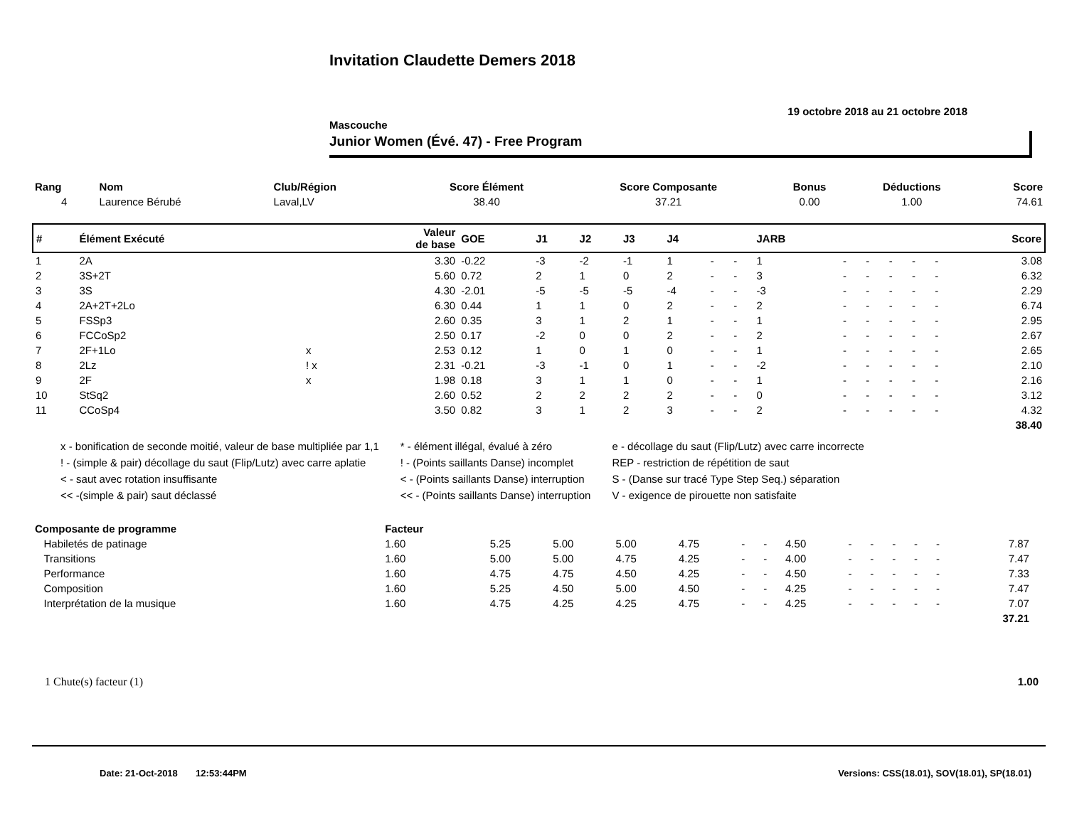Invitation Claudette Demers 2018
19 octobre 2018 au 21 octobre 2018
Mascouche
Junior Women (Évé. 47) - Free Program
| Rang | Nom | Club/Région | Score Élément | Score Composante | Bonus | Déductions | Score |
| --- | --- | --- | --- | --- | --- | --- | --- |
| 4 | Laurence Bérubé | Laval,LV | 38.40 | 37.21 | 0.00 | 1.00 | 74.61 |
| # | Élément Exécuté | | Valeur de base | GOE | J1 | J2 | J3 | J4 | | | JARB | | | | | | Score |
| --- | --- | --- | --- | --- | --- | --- | --- | --- | --- | --- | --- | --- | --- | --- | --- | --- | --- |
| 1 | 2A | | 3.30 | -0.22 | -3 | -2 | -1 | 1 | - | - | 1 | - | - | - | - | - | 3.08 |
| 2 | 3S+2T | | 5.60 | 0.72 | 2 | 1 | 0 | 2 | - | - | 3 | - | - | - | - | - | 6.32 |
| 3 | 3S | | 4.30 | -2.01 | -5 | -5 | -5 | -4 | - | - | -3 | - | - | - | - | - | 2.29 |
| 4 | 2A+2T+2Lo | | 6.30 | 0.44 | 1 | 1 | 0 | 2 | - | - | 2 | - | - | - | - | - | 6.74 |
| 5 | FSSp3 | | 2.60 | 0.35 | 3 | 1 | 2 | 1 | - | - | 1 | - | - | - | - | - | 2.95 |
| 6 | FCCoSp2 | | 2.50 | 0.17 | -2 | 0 | 0 | 2 | - | - | 2 | - | - | - | - | - | 2.67 |
| 7 | 2F+1Lo | x | 2.53 | 0.12 | 1 | 0 | 1 | 0 | - | - | 1 | - | - | - | - | - | 2.65 |
| 8 | 2Lz | ! x | 2.31 | -0.21 | -3 | -1 | 0 | 1 | - | - | -2 | - | - | - | - | - | 2.10 |
| 9 | 2F | x | 1.98 | 0.18 | 3 | 1 | 1 | 0 | - | - | 1 | - | - | - | - | - | 2.16 |
| 10 | StSq2 | | 2.60 | 0.52 | 2 | 2 | 2 | 2 | - | - | 0 | - | - | - | - | - | 3.12 |
| 11 | CCoSp4 | | 3.50 | 0.82 | 3 | 1 | 2 | 3 | - | - | 2 | - | - | - | - | - | 4.32 |
| | | | | | | | | | | | | | | | | | 38.40 |
x - bonification de seconde moitié, valeur de base multipliée par 1,1
! - (simple & pair) décollage du saut (Flip/Lutz) avec carre aplatie
< - saut avec rotation insuffisante
<< -(simple & pair) saut déclassé
* - élément illégal, évalué à zéro
! - (Points saillants Danse) incomplet
< - (Points saillants Danse) interruption
<< - (Points saillants Danse) interruption
e - décollage du saut (Flip/Lutz) avec carre incorrecte
REP - restriction de répétition de saut
S - (Danse sur tracé Type Step Seq.) séparation
V - exigence de pirouette non satisfaite
| Composante de programme | Facteur | | | | | | | | | | | | | | |
| --- | --- | --- | --- | --- | --- | --- | --- | --- | --- | --- | --- | --- | --- | --- | --- |
| Habiletés de patinage | 1.60 | 5.25 | 5.00 | 5.00 | 4.75 | - | - | 4.50 | - | - | - | - | - | 7.87 | |
| Transitions | 1.60 | 5.00 | 5.00 | 4.75 | 4.25 | - | - | 4.00 | - | - | - | - | - | 7.47 | |
| Performance | 1.60 | 4.75 | 4.75 | 4.50 | 4.25 | - | - | 4.50 | - | - | - | - | - | 7.33 | |
| Composition | 1.60 | 5.25 | 4.50 | 5.00 | 4.50 | - | - | 4.25 | - | - | - | - | - | 7.47 | |
| Interprétation de la musique | 1.60 | 4.75 | 4.25 | 4.25 | 4.75 | - | - | 4.25 | - | - | - | - | - | 7.07 | |
| | | | | | | | | | | | | | | 37.21 | |
1 Chute(s) facteur (1) 1.00
Date: 21-Oct-2018 12:53:44PM Versions: CSS(18.01), SOV(18.01), SP(18.01)